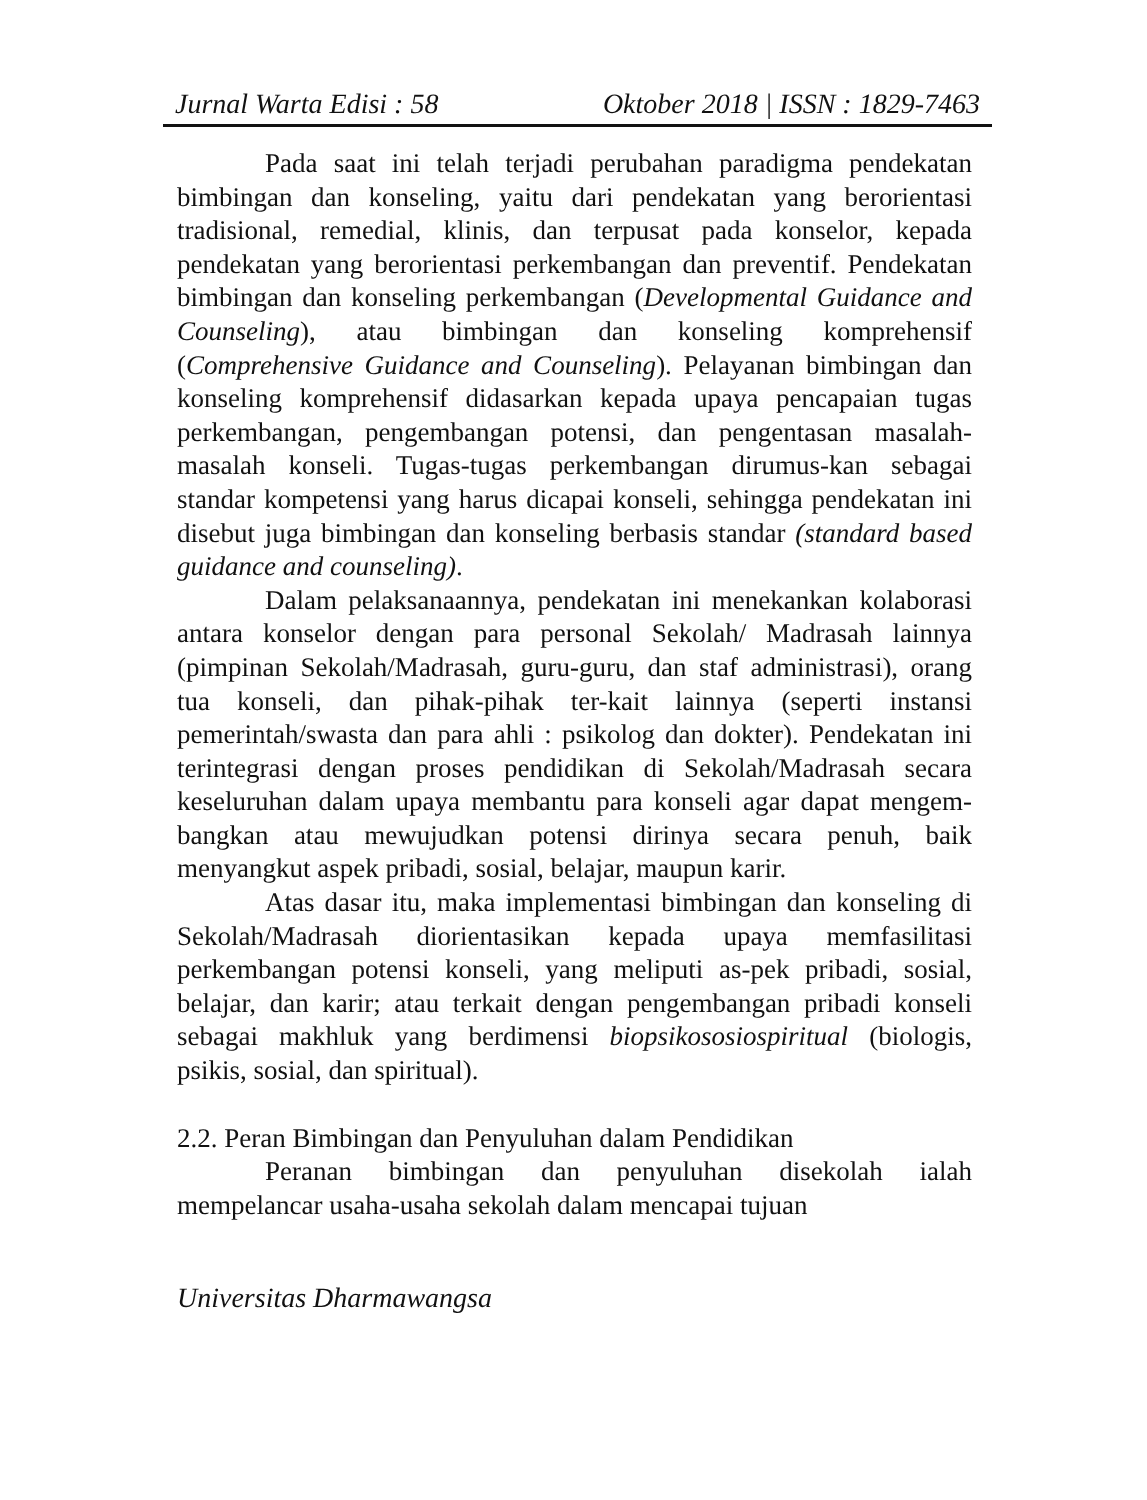Jurnal Warta Edisi : 58 Oktober 2018 | ISSN : 1829-7463
Pada saat ini telah terjadi perubahan paradigma pendekatan bimbingan dan konseling, yaitu dari pendekatan yang berorientasi tradisional, remedial, klinis, dan terpusat pada konselor, kepada pendekatan yang berorientasi perkembangan dan preventif. Pendekatan bimbingan dan konseling perkembangan (Developmental Guidance and Counseling), atau bimbingan dan konseling komprehensif (Comprehensive Guidance and Counseling). Pelayanan bimbingan dan konseling komprehensif didasarkan kepada upaya pencapaian tugas perkembangan, pengembangan potensi, dan pengentasan masalah-masalah konseli. Tugas-tugas perkembangan dirumus-kan sebagai standar kompetensi yang harus dicapai konseli, sehingga pendekatan ini disebut juga bimbingan dan konseling berbasis standar (standard based guidance and counseling).
Dalam pelaksanaannya, pendekatan ini menekankan kolaborasi antara konselor dengan para personal Sekolah/ Madrasah lainnya (pimpinan Sekolah/Madrasah, guru-guru, dan staf administrasi), orang tua konseli, dan pihak-pihak ter-kait lainnya (seperti instansi pemerintah/swasta dan para ahli : psikolog dan dokter). Pendekatan ini terintegrasi dengan proses pendidikan di Sekolah/Madrasah secara keseluruhan dalam upaya membantu para konseli agar dapat mengem-bangkan atau mewujudkan potensi dirinya secara penuh, baik menyangkut aspek pribadi, sosial, belajar, maupun karir.
Atas dasar itu, maka implementasi bimbingan dan konseling di Sekolah/Madrasah diorientasikan kepada upaya memfasilitasi perkembangan potensi konseli, yang meliputi as-pek pribadi, sosial, belajar, dan karir; atau terkait dengan pengembangan pribadi konseli sebagai makhluk yang berdimensi biopsikososiospiritual (biologis, psikis, sosial, dan spiritual).
2.2. Peran Bimbingan dan Penyuluhan dalam Pendidikan
Peranan bimbingan dan penyuluhan disekolah ialah mempelancar usaha-usaha sekolah dalam mencapai tujuan
Universitas Dharmawangsa